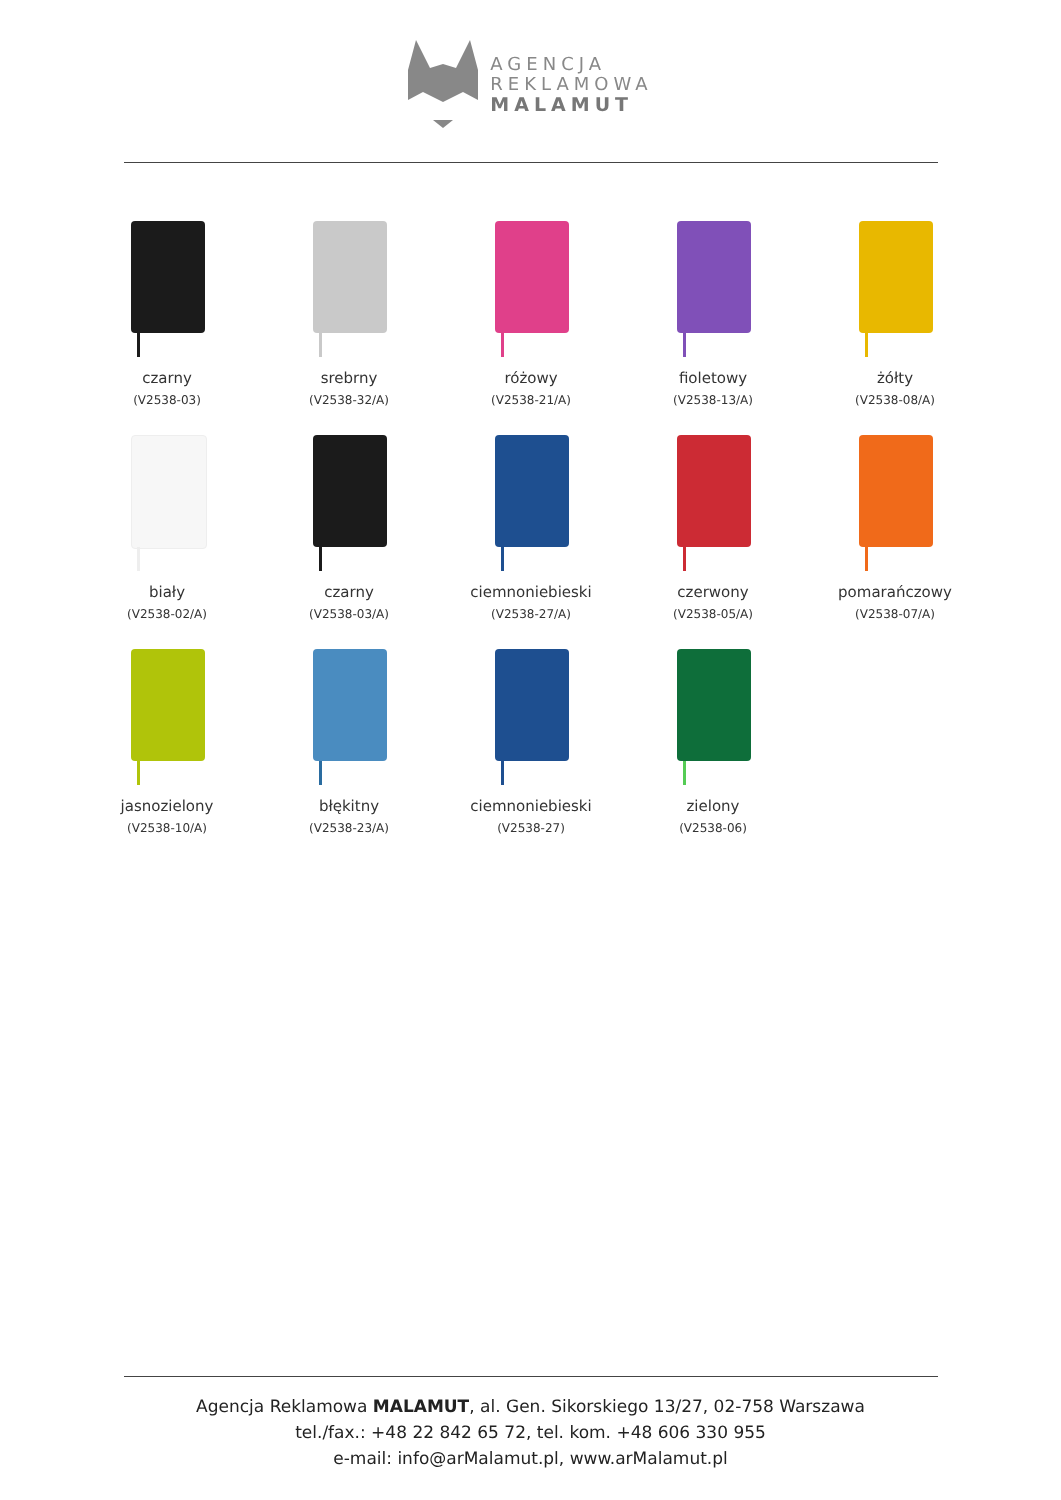AGENCJA
REKLAMOWA
MALAMUT
czarny
(V2538-03)
srebrny
(V2538-32/A)
różowy
(V2538-21/A)
fioletowy
(V2538-13/A)
żółty
(V2538-08/A)
biały
(V2538-02/A)
czarny
(V2538-03/A)
ciemnoniebieski
(V2538-27/A)
czerwony
(V2538-05/A)
pomarańczowy
(V2538-07/A)
jasnozielony
(V2538-10/A)
błękitny
(V2538-23/A)
ciemnoniebieski
(V2538-27)
zielony
(V2538-06)
Agencja Reklamowa MALAMUT, al. Gen. Sikorskiego 13/27, 02-758 Warszawa
tel./fax.: +48 22 842 65 72, tel. kom. +48 606 330 955
e-mail: info@arMalamut.pl, www.arMalamut.pl